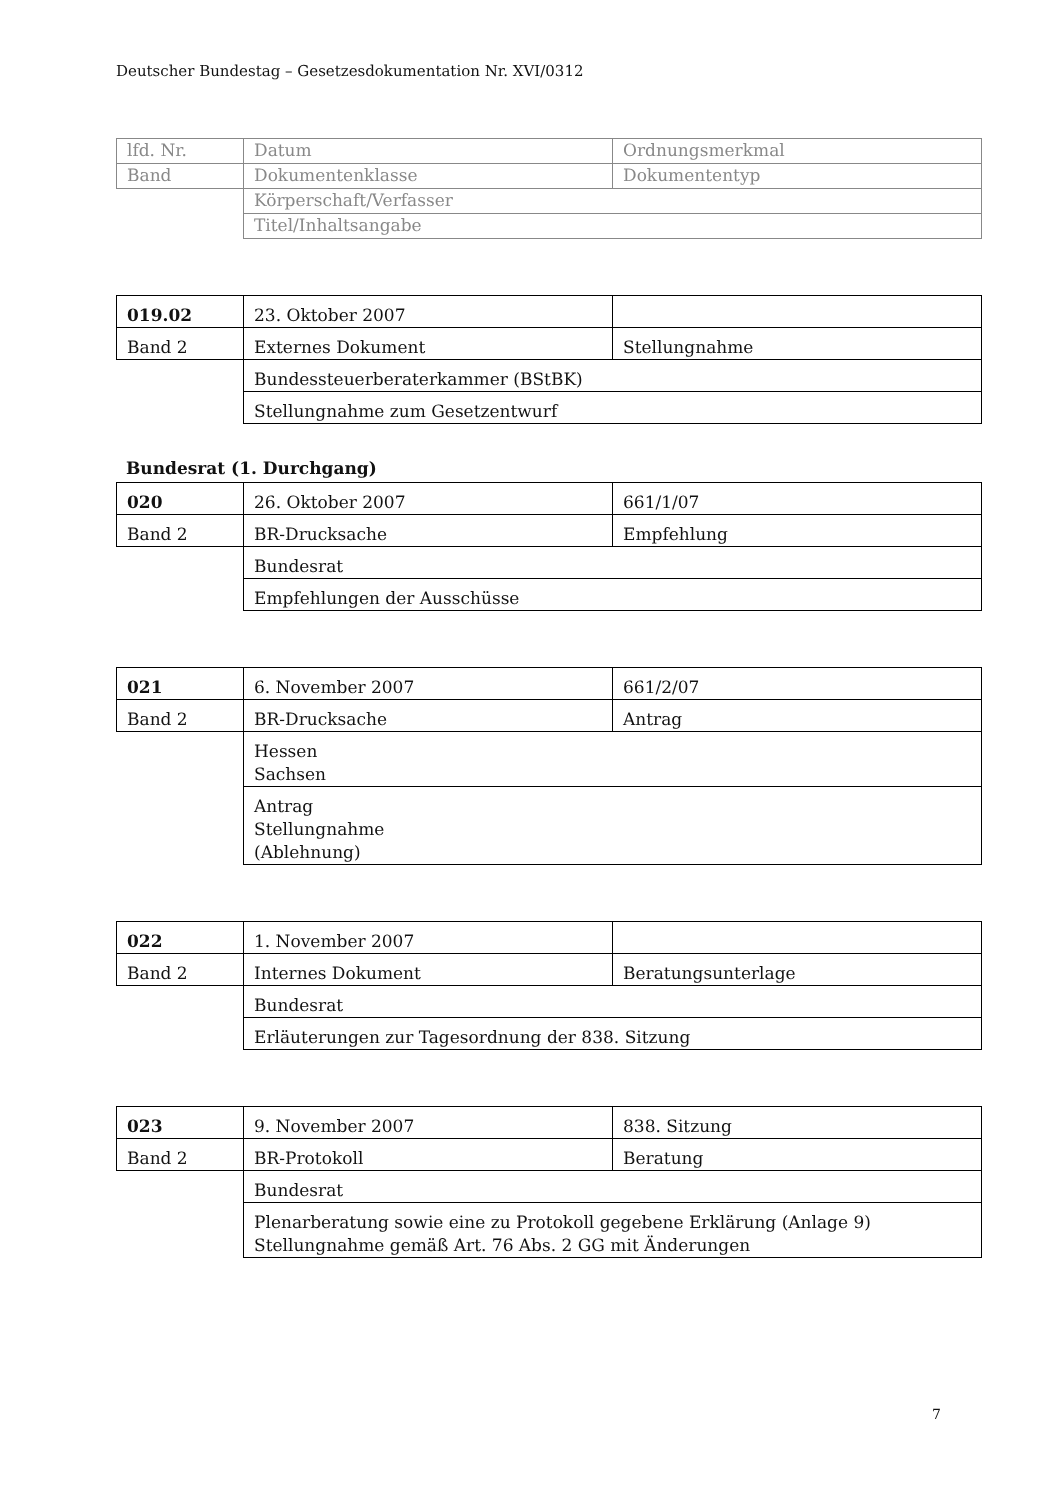Deutscher Bundestag – Gesetzesdokumentation Nr. XVI/0312
| lfd. Nr. | Datum | Ordnungsmerkmal |
| Band | Dokumentenklasse | Dokumententyp |
| | Körperschaft/Verfasser | |
| | Titel/Inhaltsangabe | |
| 019.02 | 23. Oktober 2007 | |
| Band 2 | Externes Dokument | Stellungnahme |
| | Bundessteuerberaterkammer (BStBK) | |
| | Stellungnahme zum Gesetzentwurf | |
Bundesrat (1. Durchgang)
| 020 | 26. Oktober 2007 | 661/1/07 |
| Band 2 | BR-Drucksache | Empfehlung |
| | Bundesrat | |
| | Empfehlungen der Ausschüsse | |
| 021 | 6. November 2007 | 661/2/07 |
| Band 2 | BR-Drucksache | Antrag |
| | Hessen Sachsen | |
| | Antrag Stellungnahme (Ablehnung) | |
| 022 | 1. November 2007 | |
| Band 2 | Internes Dokument | Beratungsunterlage |
| | Bundesrat | |
| | Erläuterungen zur Tagesordnung der 838. Sitzung | |
| 023 | 9. November 2007 | 838. Sitzung |
| Band 2 | BR-Protokoll | Beratung |
| | Bundesrat | |
| | Plenarberatung sowie eine zu Protokoll gegebene Erklärung (Anlage 9) Stellungnahme gemäß Art. 76 Abs. 2 GG mit Änderungen | |
7